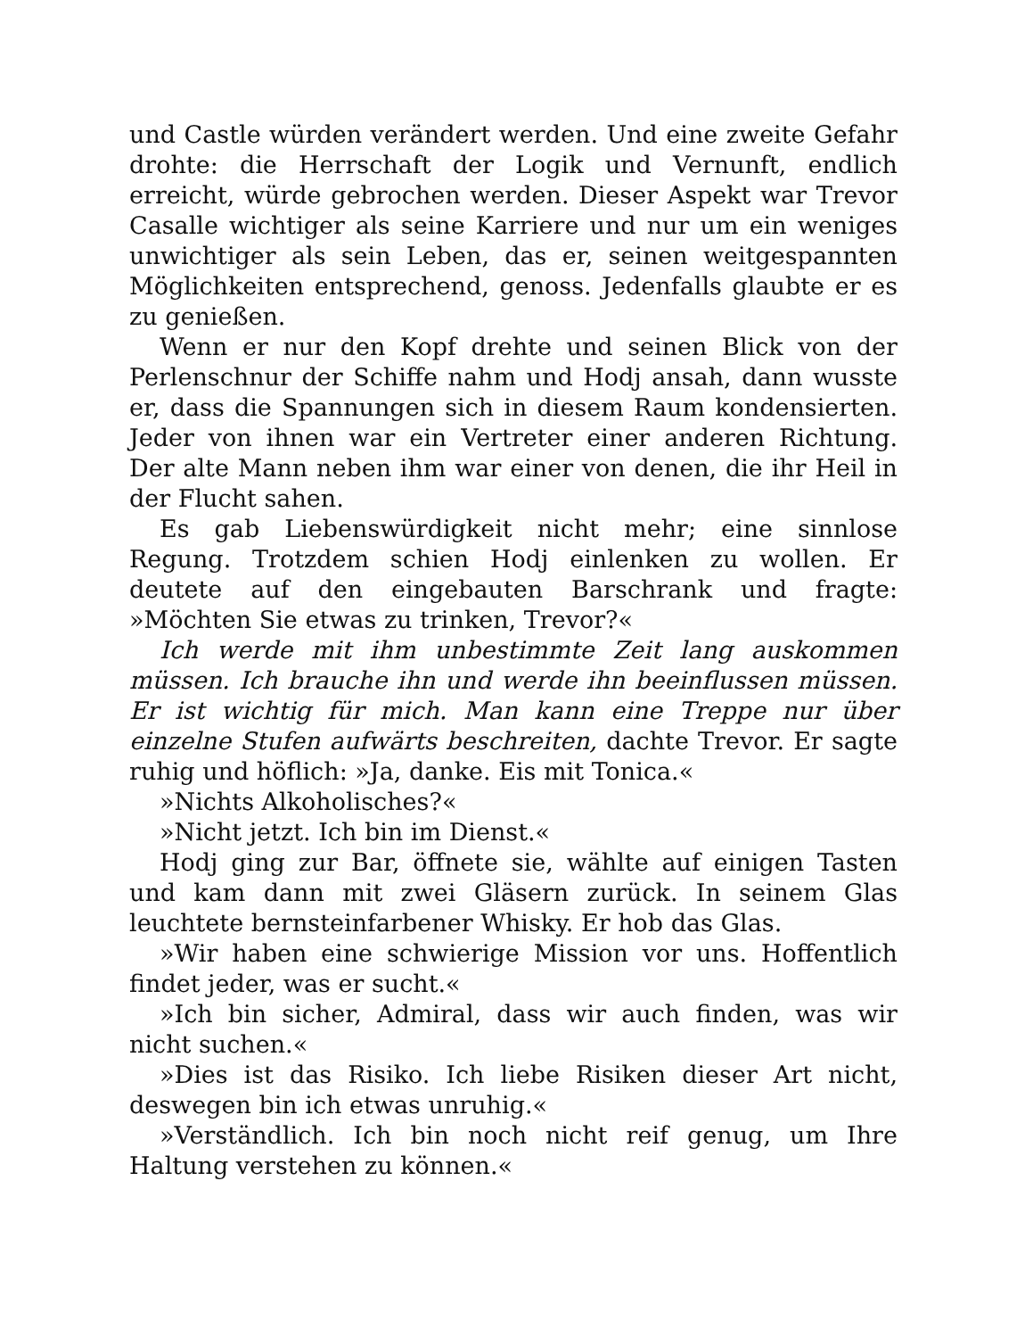und Castle würden verändert werden. Und eine zweite Gefahr drohte: die Herrschaft der Logik und Vernunft, endlich erreicht, würde gebrochen werden. Dieser Aspekt war Trevor Casalle wichtiger als seine Karriere und nur um ein weniges unwichtiger als sein Leben, das er, seinen weitgespannten Möglichkeiten entsprechend, genoss. Jedenfalls glaubte er es zu genießen.
Wenn er nur den Kopf drehte und seinen Blick von der Perlenschnur der Schiffe nahm und Hodj ansah, dann wusste er, dass die Spannungen sich in diesem Raum kondensierten. Jeder von ihnen war ein Vertreter einer anderen Richtung. Der alte Mann neben ihm war einer von denen, die ihr Heil in der Flucht sahen.
Es gab Liebenswürdigkeit nicht mehr; eine sinnlose Regung. Trotzdem schien Hodj einlenken zu wollen. Er deutete auf den eingebauten Barschrank und fragte: »Möchten Sie etwas zu trinken, Trevor?«
Ich werde mit ihm unbestimmte Zeit lang auskommen müssen. Ich brauche ihn und werde ihn beeinflussen müssen. Er ist wichtig für mich. Man kann eine Treppe nur über einzelne Stufen aufwärts beschreiten, dachte Trevor. Er sagte ruhig und höflich: »Ja, danke. Eis mit Tonica.«
»Nichts Alkoholisches?«
»Nicht jetzt. Ich bin im Dienst.«
Hodj ging zur Bar, öffnete sie, wählte auf einigen Tasten und kam dann mit zwei Gläsern zurück. In seinem Glas leuchtete bernsteinfarbener Whisky. Er hob das Glas.
»Wir haben eine schwierige Mission vor uns. Hoffentlich findet jeder, was er sucht.«
»Ich bin sicher, Admiral, dass wir auch finden, was wir nicht suchen.«
»Dies ist das Risiko. Ich liebe Risiken dieser Art nicht, deswegen bin ich etwas unruhig.«
»Verständlich. Ich bin noch nicht reif genug, um Ihre Haltung verstehen zu können.«